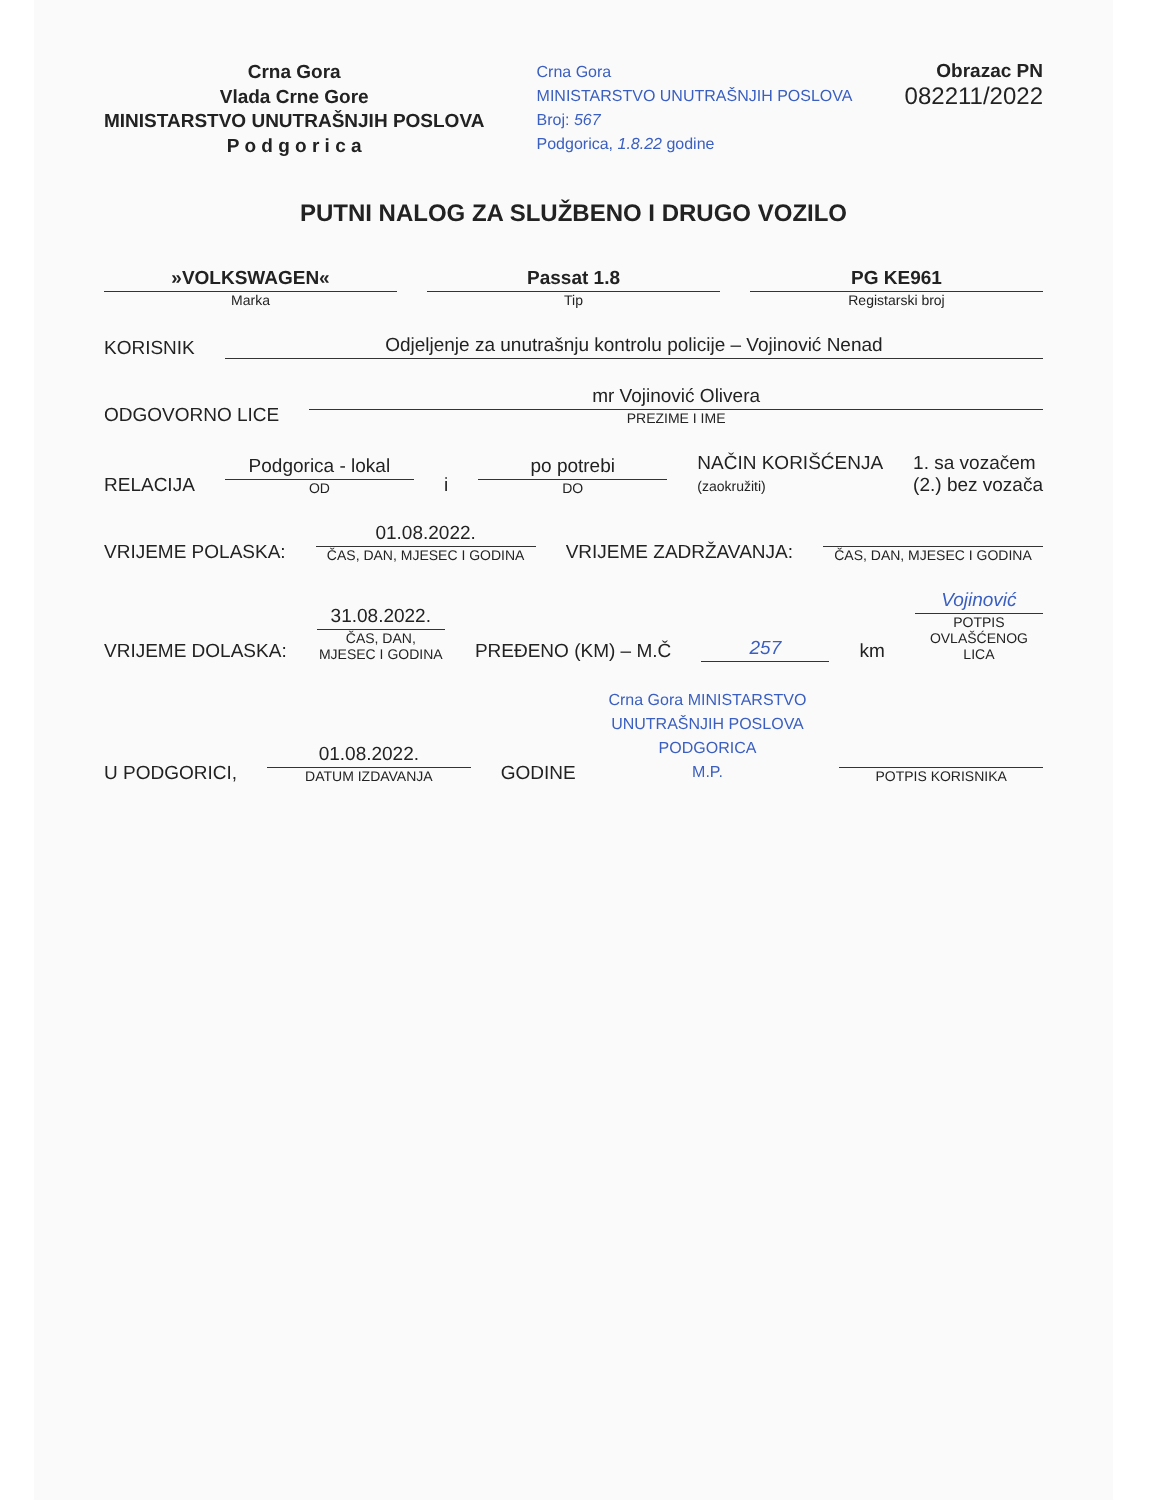Crna Gora
Vlada Crne Gore
MINISTARSTVO UNUTRAŠNJIH POSLOVA
P o d g o r i c a
Crna Gora
MINISTARSTVO UNUTRAŠNJIH POSLOVA
Broj: 567
Podgorica, 1.8.22 godine
Obrazac PN
082211/2022
PUTNI NALOG ZA SLUŽBENO I DRUGO VOZILO
»VOLKSWAGEN«
Marka
Passat 1.8
Tip
PG KE961
Registarski broj
KORISNIK
Odjeljenje za unutrašnju kontrolu policije – Vojinović Nenad
ODGOVORNO LICE
mr Vojinović Olivera
PREZIME I IME
RELACIJA
Podgorica - lokal
OD
i
po potrebi
DO
NAČIN KORIŠĆENJA
(zaokružiti) 1. sa vozačem
(2.) bez vozača
VRIJEME POLASKA:
01.08.2022.
ČAS, DAN, MJESEC I GODINA
VRIJEME ZADRŽAVANJA:
ČAS, DAN, MJESEC I GODINA
VRIJEME DOLASKA:
31.08.2022.
ČAS, DAN, MJESEC I GODINA
PREĐENO (KM) – M.Č
257
km
Vojinović
POTPIS OVLAŠĆENOG LICA
U PODGORICI,
01.08.2022.
DATUM IZDAVANJA
GODINE
Crna Gora MINISTARSTVO UNUTRAŠNJIH POSLOVA PODGORICA
M.P.
POTPIS KORISNIKA